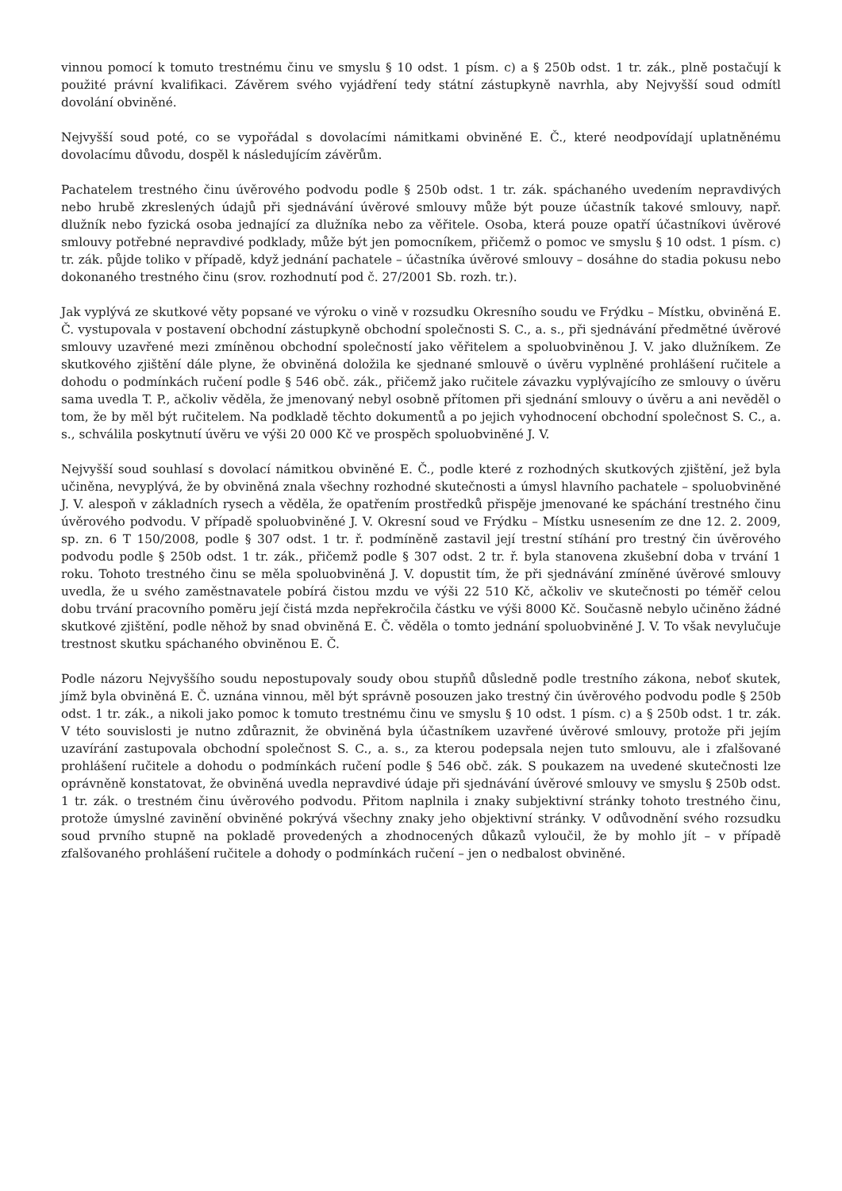vinnou pomocí k tomuto trestnému činu ve smyslu § 10 odst. 1 písm. c) a § 250b odst. 1 tr. zák., plně postačují k použité právní kvalifikaci. Závěrem svého vyjádření tedy státní zástupkyně navrhla, aby Nejvyšší soud odmítl dovolání obviněné.
Nejvyšší soud poté, co se vypořádal s dovolacími námitkami obviněné E. Č., které neodpovídají uplatněnému dovolacímu důvodu, dospěl k následujícím závěrům.
Pachatelem trestného činu úvěrového podvodu podle § 250b odst. 1 tr. zák. spáchaného uvedením nepravdivých nebo hrubě zkreslených údajů při sjednávání úvěrové smlouvy může být pouze účastník takové smlouvy, např. dlužník nebo fyzická osoba jednající za dlužníka nebo za věřitele. Osoba, která pouze opatří účastníkovi úvěrové smlouvy potřebné nepravdivé podklady, může být jen pomocníkem, přičemž o pomoc ve smyslu § 10 odst. 1 písm. c) tr. zák. půjde toliko v případě, když jednání pachatele – účastníka úvěrové smlouvy – dosáhne do stadia pokusu nebo dokonaného trestného činu (srov. rozhodnutí pod č. 27/2001 Sb. rozh. tr.).
Jak vyplývá ze skutkové věty popsané ve výroku o vině v rozsudku Okresního soudu ve Frýdku – Místku, obviněná E. Č. vystupovala v postavení obchodní zástupkyně obchodní společnosti S. C., a. s., při sjednávání předmětné úvěrové smlouvy uzavřené mezi zmíněnou obchodní společností jako věřitelem a spoluobviněnou J. V. jako dlužníkem. Ze skutkového zjištění dále plyne, že obviněná doložila ke sjednané smlouvě o úvěru vyplněné prohlášení ručitele a dohodu o podmínkách ručení podle § 546 obč. zák., přičemž jako ručitele závazku vyplývajícího ze smlouvy o úvěru sama uvedla T. P., ačkoliv věděla, že jmenovaný nebyl osobně přítomen při sjednání smlouvy o úvěru a ani nevěděl o tom, že by měl být ručitelem. Na podkladě těchto dokumentů a po jejich vyhodnocení obchodní společnost S. C., a. s., schválila poskytnutí úvěru ve výši 20 000 Kč ve prospěch spoluobviněné J. V.
Nejvyšší soud souhlasí s dovolací námitkou obviněné E. Č., podle které z rozhodných skutkových zjištění, jež byla učiněna, nevyplývá, že by obviněná znala všechny rozhodné skutečnosti a úmysl hlavního pachatele – spoluobviněné J. V. alespoň v základních rysech a věděla, že opatřením prostředků přispěje jmenované ke spáchání trestného činu úvěrového podvodu. V případě spoluobviněné J. V. Okresní soud ve Frýdku – Místku usnesením ze dne 12. 2. 2009, sp. zn. 6 T 150/2008, podle § 307 odst. 1 tr. ř. podmíněně zastavil její trestní stíhání pro trestný čin úvěrového podvodu podle § 250b odst. 1 tr. zák., přičemž podle § 307 odst. 2 tr. ř. byla stanovena zkušební doba v trvání 1 roku. Tohoto trestného činu se měla spoluobviněná J. V. dopustit tím, že při sjednávání zmíněné úvěrové smlouvy uvedla, že u svého zaměstnavatele pobírá čistou mzdu ve výši 22 510 Kč, ačkoliv ve skutečnosti po téměř celou dobu trvání pracovního poměru její čistá mzda nepřekročila částku ve výši 8000 Kč. Současně nebylo učiněno žádné skutkové zjištění, podle něhož by snad obviněná E. Č. věděla o tomto jednání spoluobviněné J. V. To však nevylučuje trestnost skutku spáchaného obviněnou E. Č.
Podle názoru Nejvyššího soudu nepostupovaly soudy obou stupňů důsledně podle trestního zákona, neboť skutek, jímž byla obviněná E. Č. uznána vinnou, měl být správně posouzen jako trestný čin úvěrového podvodu podle § 250b odst. 1 tr. zák., a nikoli jako pomoc k tomuto trestnému činu ve smyslu § 10 odst. 1 písm. c) a § 250b odst. 1 tr. zák. V této souvislosti je nutno zdůraznit, že obviněná byla účastníkem uzavřené úvěrové smlouvy, protože při jejím uzavírání zastupovala obchodní společnost S. C., a. s., za kterou podepsala nejen tuto smlouvu, ale i zfalšované prohlášení ručitele a dohodu o podmínkách ručení podle § 546 obč. zák. S poukazem na uvedené skutečnosti lze oprávněně konstatovat, že obviněná uvedla nepravdivé údaje při sjednávání úvěrové smlouvy ve smyslu § 250b odst. 1 tr. zák. o trestném činu úvěrového podvodu. Přitom naplnila i znaky subjektivní stránky tohoto trestného činu, protože úmyslné zavinění obviněné pokrývá všechny znaky jeho objektivní stránky. V odůvodnění svého rozsudku soud prvního stupně na pokladě provedených a zhodnocených důkazů vyloučil, že by mohlo jít – v případě zfalšovaného prohlášení ručitele a dohody o podmínkách ručení – jen o nedbalost obviněné.